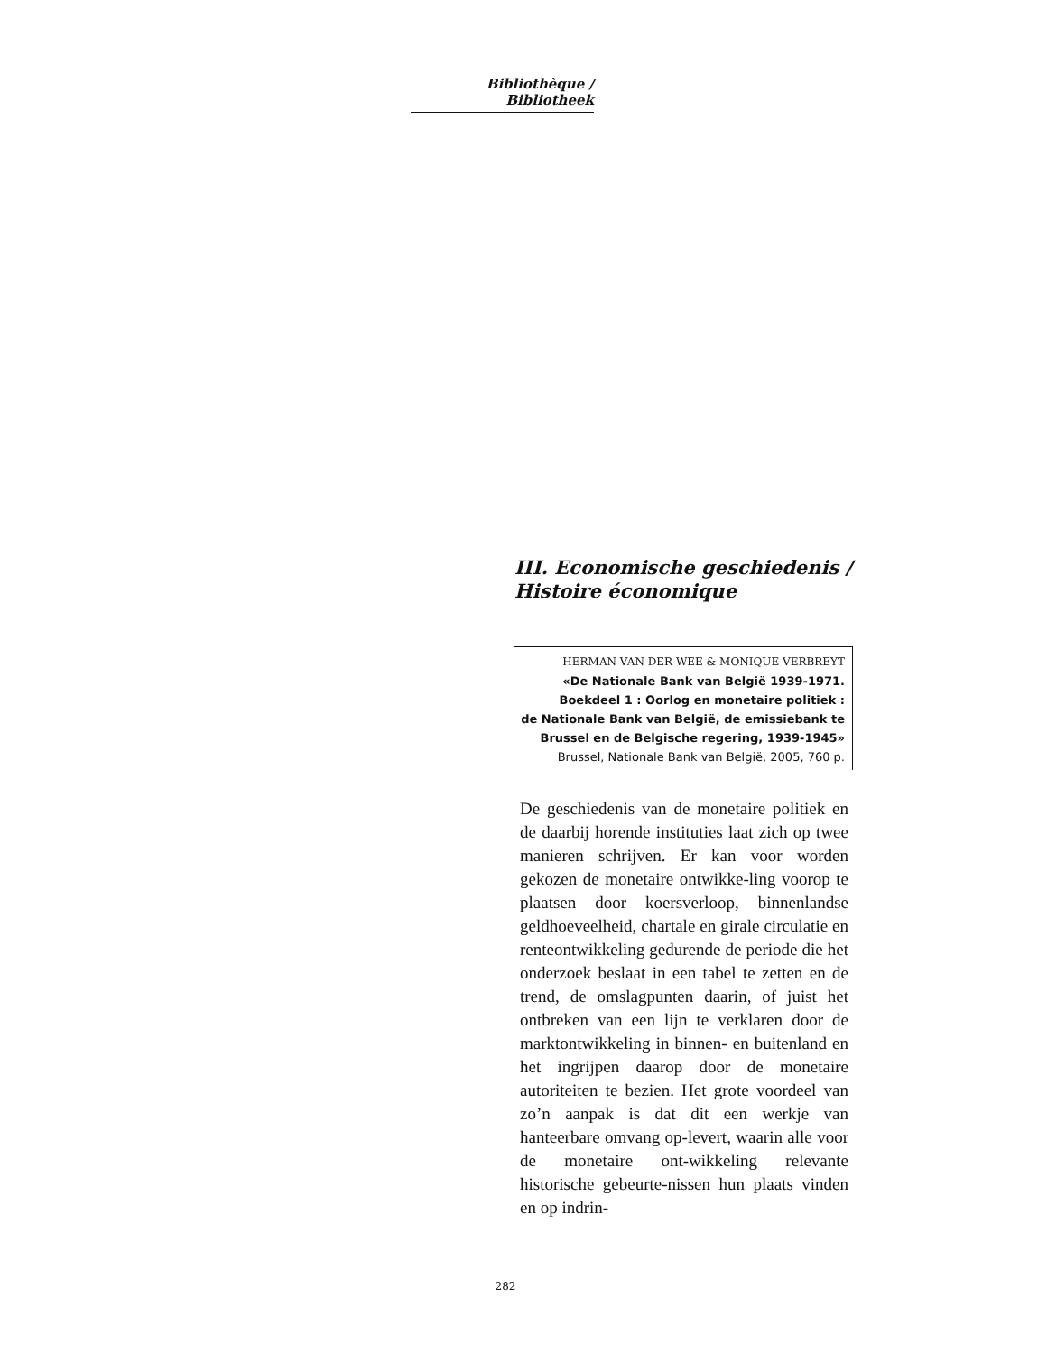Bibliothèque / Bibliotheek
III. Economische geschiedenis / Histoire économique
HERMAN VAN DER WEE & MONIQUE VERBREYT
«De Nationale Bank van België 1939-1971.
Boekdeel 1 : Oorlog en monetaire politiek :
de Nationale Bank van België, de emissiebank te
Brussel en de Belgische regering, 1939-1945»
Brussel, Nationale Bank van België, 2005, 760 p.
De geschiedenis van de monetaire politiek en de daarbij horende instituties laat zich op twee manieren schrijven. Er kan voor worden gekozen de monetaire ontwikke-ling voorop te plaatsen door koersverloop, binnenlandse geldhoeveelheid, chartale en girale circulatie en renteontwikkeling gedurende de periode die het onderzoek beslaat in een tabel te zetten en de trend, de omslagpunten daarin, of juist het ontbreken van een lijn te verklaren door de marktontwikkeling in binnen- en buitenland en het ingrijpen daarop door de monetaire autoriteiten te bezien. Het grote voordeel van zo’n aanpak is dat dit een werkje van hanteerbare omvang op-levert, waarin alle voor de monetaire ont-wikkeling relevante historische gebeurte-nissen hun plaats vinden en op indrin-
282